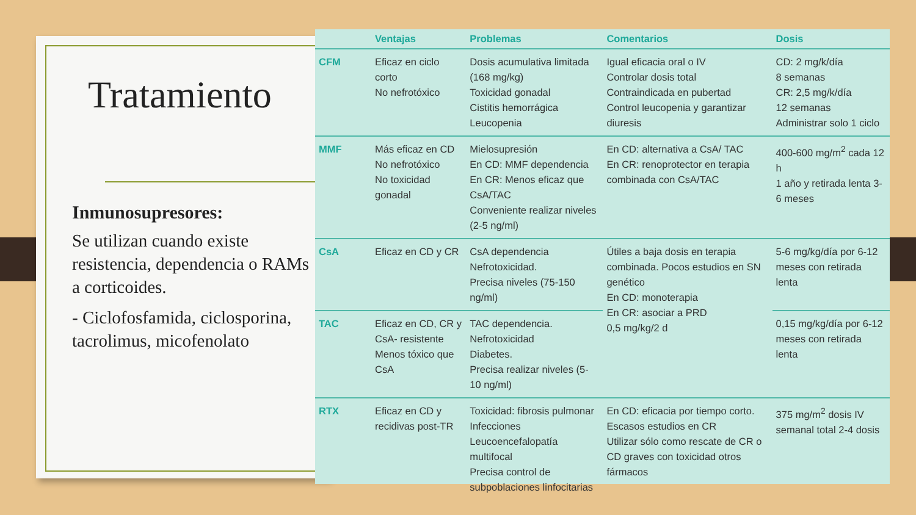Tratamiento
Inmunosupresores:
Se utilizan cuando existe resistencia, dependencia o RAMs a corticoides.
- Ciclofosfamida, ciclosporina, tacrolimus, micofenolato
| | Ventajas | Problemas | Comentarios | Dosis |
| --- | --- | --- | --- | --- |
| CFM | Eficaz en ciclo corto No nefrotóxico | Dosis acumulativa limitada (168 mg/kg) Toxicidad gonadal Cistitis hemorrágica Leucopenia | Igual eficacia oral o IV Controlar dosis total Contraindicada en pubertad Control leucopenia y garantizar diuresis | CD: 2 mg/k/día 8 semanas CR: 2,5 mg/k/día 12 semanas Administrar solo 1 ciclo |
| MMF | Más eficaz en CD No nefrotóxico No toxicidad gonadal | Mielosupresión En CD: MMF dependencia En CR: Menos eficaz que CsA/TAC Conveniente realizar niveles (2-5 ng/ml) | En CD: alternativa a CsA/ TAC En CR: renoprotector en terapia combinada con CsA/TAC | 400-600 mg/m<sup>2</sup> cada 12 h 1 año y retirada lenta 3-6 meses |
| CsA | Eficaz en CD y CR | CsA dependencia Nefrotoxicidad. Precisa niveles (75-150 ng/ml) | Útiles a baja dosis en terapia combinada. Pocos estudios en SN genético En CD: monoterapia En CR: asociar a PRD 0,5 mg/kg/2 d | 5-6 mg/kg/día por 6-12 meses con retirada lenta |
| TAC | Eficaz en CD, CR y CsA- resistente Menos tóxico que CsA | TAC dependencia. Nefrotoxicidad Diabetes. Precisa realizar niveles (5-10 ng/ml) | | 0,15 mg/kg/día por 6-12 meses con retirada lenta |
| RTX | Eficaz en CD y recidivas post-TR | Toxicidad: fibrosis pulmonar Infecciones Leucoencefalopatía multifocal Precisa control de subpoblaciones linfocitarias | En CD: eficacia por tiempo corto. Escasos estudios en CR Utilizar sólo como rescate de CR o CD graves con toxicidad otros fármacos | 375 mg/m<sup>2</sup> dosis IV semanal total 2-4 dosis |